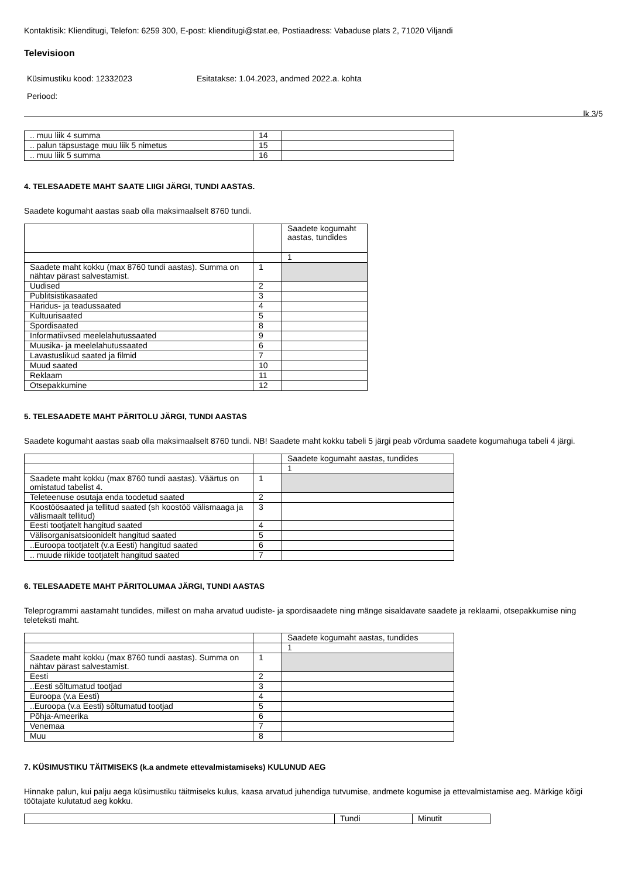Kontaktisik: Klienditugi, Telefon: 6259 300, E-post: klienditugi@stat.ee, Postiaadress: Vabaduse plats 2, 71020 Viljandi
Televisioon
Küsimustiku kood: 12332023 Esitatakse: 1.04.2023, andmed 2022.a. kohta
Periood:
lk 3/5
| .. muu liik 4 summa | 14 | |
| .. palun täpsustage muu liik 5 nimetus | 15 | |
| .. muu liik 5 summa | 16 | |
4. TELESAADETE MAHT SAATE LIIGI JÄRGI, TUNDI AASTAS.
Saadete kogumaht aastas saab olla maksimaalselt 8760 tundi.
| | | Saadete kogumaht aastas, tundides |
| | | 1 |
| Saadete maht kokku (max 8760 tundi aastas). Summa on nähtav pärast salvestamist. | 1 | |
| Uudised | 2 | |
| Publitsistikasaated | 3 | |
| Haridus- ja teadussaated | 4 | |
| Kultuurisaated | 5 | |
| Spordisaated | 8 | |
| Informatiivsed meelelahutussaated | 9 | |
| Muusika- ja meelelahutussaated | 6 | |
| Lavastuslikud saated ja filmid | 7 | |
| Muud saated | 10 | |
| Reklaam | 11 | |
| Otsepakkumine | 12 | |
5. TELESAADETE MAHT PÄRITOLU JÄRGI, TUNDI AASTAS
Saadete kogumaht aastas saab olla maksimaalselt 8760 tundi. NB! Saadete maht kokku tabeli 5 järgi peab võrduma saadete kogumahuga tabeli 4 järgi.
| | | Saadete kogumaht aastas, tundides |
| | | 1 |
| Saadete maht kokku (max 8760 tundi aastas). Väärtus on omistatud tabelist 4. | 1 | |
| Teleteenuse osutaja enda toodetud saated | 2 | |
| Koostöösaated ja tellitud saated (sh koostöö välismaaga ja välismaalt tellitud) | 3 | |
| Eesti tootjatelt hangitud saated | 4 | |
| Välisorganisatsioonidelt hangitud saated | 5 | |
| ..Euroopa tootjatelt (v.a Eesti) hangitud saated | 6 | |
| .. muude riikide tootjatelt hangitud saated | 7 | |
6. TELESAADETE MAHT PÄRITOLUMAA JÄRGI, TUNDI AASTAS
Teleprogrammi aastamaht tundides, millest on maha arvatud uudiste- ja spordisaadete ning mänge sisaldavate saadete ja reklaami, otsepakkumise ning teleteksti maht.
| | | Saadete kogumaht aastas, tundides |
| | | 1 |
| Saadete maht kokku (max 8760 tundi aastas). Summa on nähtav pärast salvestamist. | 1 | |
| Eesti | 2 | |
| ..Eesti sõltumatud tootjad | 3 | |
| Euroopa (v.a Eesti) | 4 | |
| ..Euroopa (v.a Eesti) sõltumatud tootjad | 5 | |
| Põhja-Ameerika | 6 | |
| Venemaa | 7 | |
| Muu | 8 | |
7. KÜSIMUSTIKU TÄITMISEKS (k.a andmete ettevalmistamiseks) KULUNUD AEG
Hinnake palun, kui palju aega küsimustiku täitmiseks kulus, kaasa arvatud juhendiga tutvumise, andmete kogumise ja ettevalmistamise aeg. Märkige kõigi töötajate kulutatud aeg kokku.
| | Tundi | Minutit |